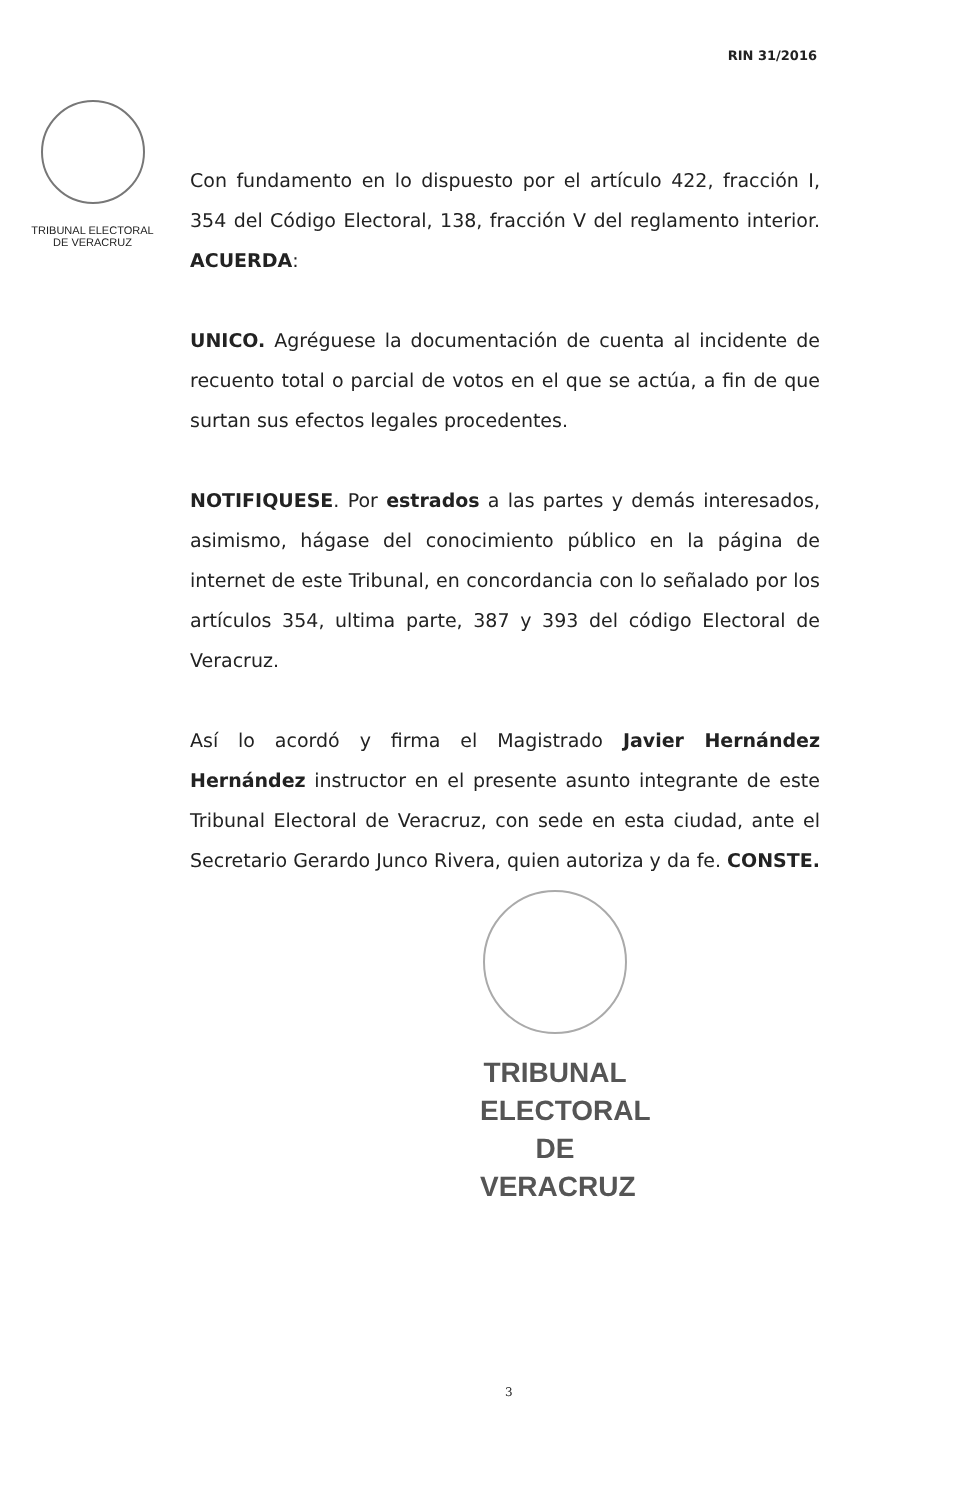RIN 31/2016
TRIBUNAL ELECTORAL
DE VERACRUZ
Con fundamento en lo dispuesto por el artículo 422, fracción I, 354 del Código Electoral, 138, fracción V del reglamento interior. ACUERDA:
UNICO. Agréguese la documentación de cuenta al incidente de recuento total o parcial de votos en el que se actúa, a fin de que surtan sus efectos legales procedentes.
NOTIFIQUESE. Por estrados a las partes y demás interesados, asimismo, hágase del conocimiento público en la página de internet de este Tribunal, en concordancia con lo señalado por los artículos 354, ultima parte, 387 y 393 del código Electoral de Veracruz.
Así lo acordó y firma el Magistrado Javier Hernández Hernández instructor en el presente asunto integrante de este Tribunal Electoral de Veracruz, con sede en esta ciudad, ante el Secretario Gerardo Junco Rivera, quien autoriza y da fe. CONSTE.
TRIBUNAL
ELECTORAL
DE VERACRUZ
3